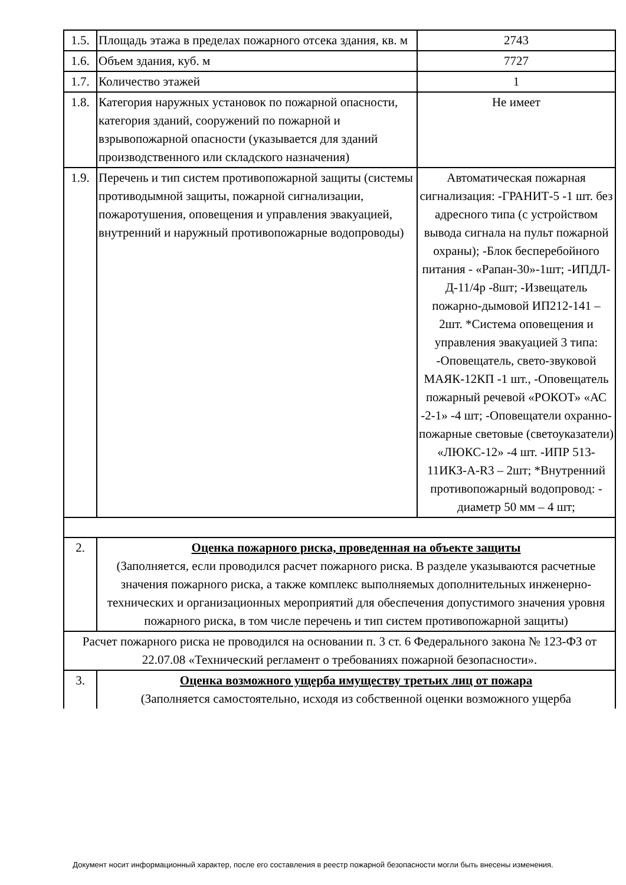| 1.5. | Площадь этажа в пределах пожарного отсека здания, кв. м | 2743 |
| 1.6. | Объем здания, куб. м | 7727 |
| 1.7. | Количество этажей | 1 |
| 1.8. | Категория наружных установок по пожарной опасности, категория зданий, сооружений по пожарной и взрывопожарной опасности (указывается для зданий производственного или складского назначения) | Не имеет |
| 1.9. | Перечень и тип систем противопожарной защиты (системы противодымной защиты, пожарной сигнализации, пожаротушения, оповещения и управления эвакуацией, внутренний и наружный противопожарные водопроводы) | Автоматическая пожарная сигнализация: -ГРАНИТ-5 -1 шт. без адресного типа (с устройством вывода сигнала на пульт пожарной охраны); -Блок бесперебойного питания - «Рапан-30»-1шт; -ИПДЛ-Д-11/4р -8шт; -Извещатель пожарно-дымовой ИП212-141 – 2шт. *Система оповещения и управления эвакуацией 3 типа: -Оповещатель, свето-звуковой МАЯК-12КП -1 шт., -Оповещатель пожарный речевой «РОКОТ» «АС -2-1» -4 шт; -Оповещатели охранно-пожарные световые (светоуказатели) «ЛЮКС-12» -4 шт. -ИПР 513-11ИКЗ-А-R3 – 2шт; *Внутренний противопожарный водопровод: - диаметр 50 мм – 4 шт; |
| 2. | Оценка пожарного риска, проведенная на объекте защиты (Заполняется, если проводился расчет пожарного риска. В разделе указываются расчетные значения пожарного риска, а также комплекс выполняемых дополнительных инженерно-технических и организационных мероприятий для обеспечения допустимого значения уровня пожарного риска, в том числе перечень и тип систем противопожарной защиты) | |
| Расчет пожарного риска не проводился на основании п. 3 ст. 6 Федерального закона № 123-ФЗ от 22.07.08 «Технический регламент о требованиях пожарной безопасности». | | |
| 3. | Оценка возможного ущерба имуществу третьих лиц от пожара (Заполняется самостоятельно, исходя из собственной оценки возможного ущерба | |
Документ носит информационный характер, после его составления в реестр пожарной безопасности могли быть внесены изменения.